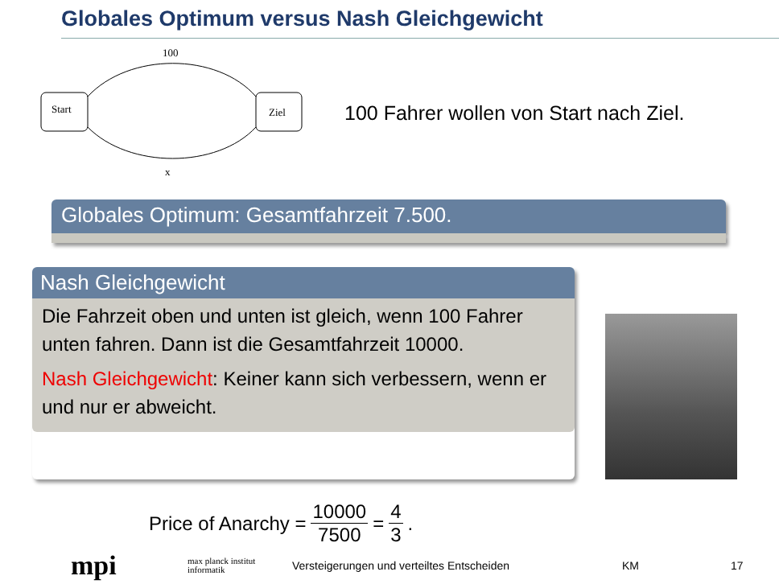Globales Optimum versus Nash Gleichgewicht
100
Start
Ziel
x
100 Fahrer wollen von Start nach Ziel.
Globales Optimum: Gesamtfahrzeit 7.500.
Nash Gleichgewicht
Die Fahrzeit oben und unten ist gleich, wenn 100 Fahrer unten fahren. Dann ist die Gesamtfahrzeit 10000.
Nash Gleichgewicht: Keiner kann sich verbessern, wenn er und nur er abweicht.
Price of Anarchy = 10000 7500 = 4 3.
mpi max planck institut informatik Versteigerungen und verteiltes Entscheiden KM 17